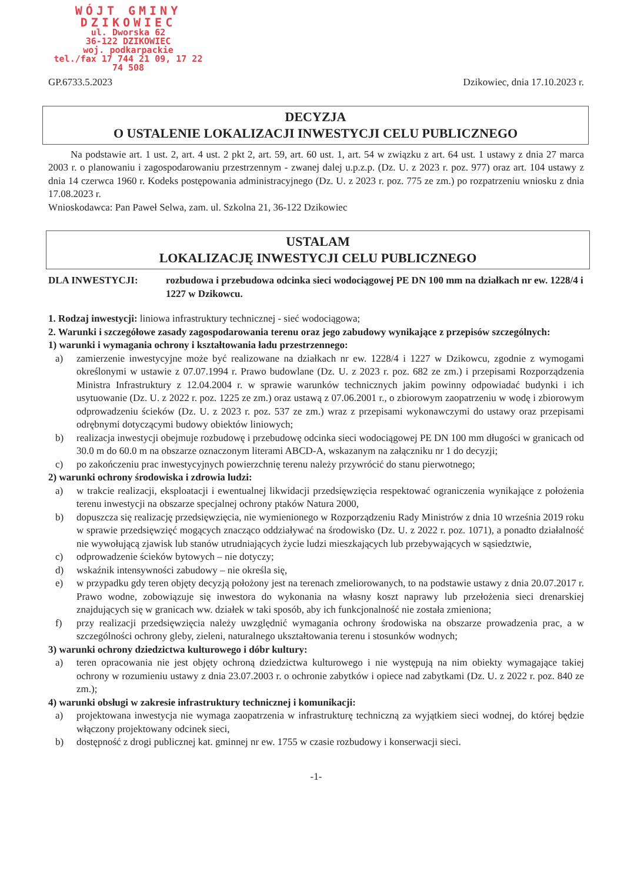WÓJT GMINY
DZIKOWIEC
ul. Dworska 62
36-122 DZIKOWIEC
woj. podkarpackie
tel./fax 17 744 21 09, 17 22 74 508
GP.6733.5.2023 Dzikowiec, dnia 17.10.2023 r.
DECYZJA
O USTALENIE LOKALIZACJI INWESTYCJI CELU PUBLICZNEGO
Na podstawie art. 1 ust. 2, art. 4 ust. 2 pkt 2, art. 59, art. 60 ust. 1, art. 54 w związku z art. 64 ust. 1 ustawy z dnia 27 marca 2003 r. o planowaniu i zagospodarowaniu przestrzennym - zwanej dalej u.p.z.p. (Dz. U. z 2023 r. poz. 977) oraz art. 104 ustawy z dnia 14 czerwca 1960 r. Kodeks postępowania administracyjnego (Dz. U. z 2023 r. poz. 775 ze zm.) po rozpatrzeniu wniosku z dnia 17.08.2023 r.
Wnioskodawca: Pan Paweł Selwa, zam. ul. Szkolna 21, 36-122 Dzikowiec
USTALAM
LOKALIZACJĘ INWESTYCJI CELU PUBLICZNEGO
DLA INWESTYCJI: rozbudowa i przebudowa odcinka sieci wodociągowej PE DN 100 mm na działkach nr ew. 1228/4 i 1227 w Dzikowcu.
1. Rodzaj inwestycji: liniowa infrastruktury technicznej - sieć wodociągowa;
2. Warunki i szczegółowe zasady zagospodarowania terenu oraz jego zabudowy wynikające z przepisów szczególnych:
1) warunki i wymagania ochrony i kształtowania ładu przestrzennego:
a) zamierzenie inwestycyjne może być realizowane na działkach nr ew. 1228/4 i 1227 w Dzikowcu, zgodnie z wymogami określonymi w ustawie z 07.07.1994 r. Prawo budowlane (Dz. U. z 2023 r. poz. 682 ze zm.) i przepisami Rozporządzenia Ministra Infrastruktury z 12.04.2004 r. w sprawie warunków technicznych jakim powinny odpowiadać budynki i ich usytuowanie (Dz. U. z 2022 r. poz. 1225 ze zm.) oraz ustawą z 07.06.2001 r., o zbiorowym zaopatrzeniu w wodę i zbiorowym odprowadzeniu ścieków (Dz. U. z 2023 r. poz. 537 ze zm.) wraz z przepisami wykonawczymi do ustawy oraz przepisami odrębnymi dotyczącymi budowy obiektów liniowych;
b) realizacja inwestycji obejmuje rozbudowę i przebudowę odcinka sieci wodociągowej PE DN 100 mm długości w granicach od 30.0 m do 60.0 m na obszarze oznaczonym literami ABCD-A, wskazanym na załączniku nr 1 do decyzji;
c) po zakończeniu prac inwestycyjnych powierzchnię terenu należy przywrócić do stanu pierwotnego;
2) warunki ochrony środowiska i zdrowia ludzi:
a) w trakcie realizacji, eksploatacji i ewentualnej likwidacji przedsięwzięcia respektować ograniczenia wynikające z położenia terenu inwestycji na obszarze specjalnej ochrony ptaków Natura 2000,
b) dopuszcza się realizację przedsięwzięcia, nie wymienionego w Rozporządzeniu Rady Ministrów z dnia 10 września 2019 roku w sprawie przedsięwzięć mogących znacząco oddziaływać na środowisko (Dz. U. z 2022 r. poz. 1071), a ponadto działalność nie wywołującą zjawisk lub stanów utrudniających życie ludzi mieszkających lub przebywających w sąsiedztwie,
c) odprowadzenie ścieków bytowych – nie dotyczy;
d) wskaźnik intensywności zabudowy – nie określa się,
e) w przypadku gdy teren objęty decyzją położony jest na terenach zmeliorowanych, to na podstawie ustawy z dnia 20.07.2017 r. Prawo wodne, zobowiązuje się inwestora do wykonania na własny koszt naprawy lub przełożenia sieci drenarskiej znajdujących się w granicach ww. działek w taki sposób, aby ich funkcjonalność nie została zmieniona;
f) przy realizacji przedsięwzięcia należy uwzględnić wymagania ochrony środowiska na obszarze prowadzenia prac, a w szczególności ochrony gleby, zieleni, naturalnego ukształtowania terenu i stosunków wodnych;
3) warunki ochrony dziedzictwa kulturowego i dóbr kultury:
a) teren opracowania nie jest objęty ochroną dziedzictwa kulturowego i nie występują na nim obiekty wymagające takiej ochrony w rozumieniu ustawy z dnia 23.07.2003 r. o ochronie zabytków i opiece nad zabytkami (Dz. U. z 2022 r. poz. 840 ze zm.);
4) warunki obsługi w zakresie infrastruktury technicznej i komunikacji:
a) projektowana inwestycja nie wymaga zaopatrzenia w infrastrukturę techniczną za wyjątkiem sieci wodnej, do której będzie włączony projektowany odcinek sieci,
b) dostępność z drogi publicznej kat. gminnej nr ew. 1755 w czasie rozbudowy i konserwacji sieci.
-1-